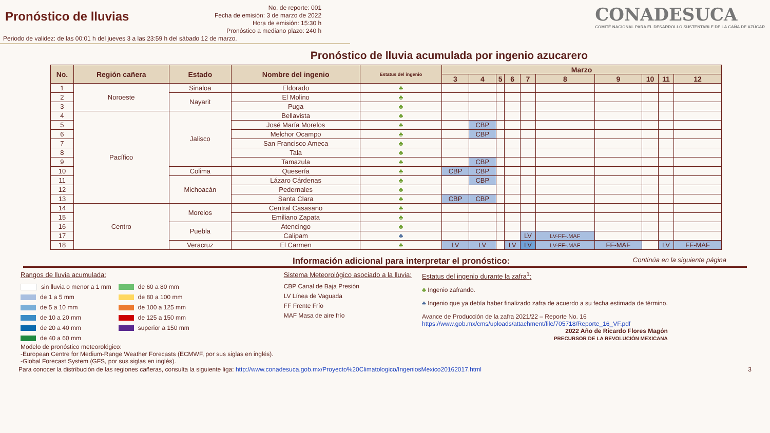Pronóstico de lluvias
No. de reporte: 001
Fecha de emisión: 3 de marzo de 2022
Hora de emisión: 15:30 h
Pronóstico a mediano plazo: 240 h
CONADESUCA
COMITÉ NACIONAL PARA EL DESARROLLO SUSTENTABLE DE LA CAÑA DE AZÚCAR
Periodo de validez: de las 00:01 h del jueves 3 a las 23:59 h del sábado 12 de marzo.
Pronóstico de lluvia acumulada por ingenio azucarero
| No. | Región cañera | Estado | Nombre del ingenio | Estatus del ingenio | Marzo | | | | | | | | | |
| --- | --- | --- | --- | --- | --- | --- | --- | --- | --- | --- | --- | --- | --- | --- |
| | | | | | 3 | 4 | 5 | 6 | 7 | 8 | 9 | 10 | 11 | 12 |
| 1 | Noroeste | Sinaloa | Eldorado | ♣ | | | | | | | | | | |
| 2 | | Nayarit | El Molino | ♣ | | | | | | | | | | |
| 3 | | | Puga | ♣ | | | | | | | | | | |
| 4 | Pacífico | Jalisco | Bellavista | ♣ | | | | | | | | | | |
| 5 | | | José María Morelos | ♣ | | CBP | | | | | | | | |
| 6 | | | Melchor Ocampo | ♣ | | CBP | | | | | | | | |
| 7 | | | San Francisco Ameca | ♣ | | | | | | | | | | |
| 8 | | | Tala | ♣ | | | | | | | | | | |
| 9 | | | Tamazula | ♣ | | CBP | | | | | | | | |
| 10 | | Colima | Quesería | ♣ | CBP | CBP | | | | | | | | |
| 11 | | Michoacán | Lázaro Cárdenas | ♣ | | CBP | | | | | | | | |
| 12 | | | Pedernales | ♣ | | | | | | | | | | |
| 13 | | | Santa Clara | ♣ | CBP | CBP | | | | | | | | |
| 14 | Centro | Morelos | Central Casasano | ♣ | | | | | | | | | | |
| 15 | | | Emiliano Zapata | ♣ | | | | | | | | | | |
| 16 | | Puebla | Atencingo | ♣ | | | | | | | | | | |
| 17 | | | Calipam | ♣ | | | | | LV | LV-FF-.MAF | | | | |
| 18 | | Veracruz | El Carmen | ♣ | LV | LV | | LV | LV | LV-FF-.MAF | FF-MAF | | LV | FF-MAF |
Información adicional para interpretar el pronóstico: Continúa en la siguiente página
Rangos de lluvia acumulada:
sin lluvia o menor a 1 mm
de 1 a 5 mm
de 5 a 10 mm
de 10 a 20 mm
de 20 a 40 mm
de 40 a 60 mm
de 60 a 80 mm
de 80 a 100 mm
de 100 a 125 mm
de 125 a 150 mm
superior a 150 mm
Modelo de pronóstico meteorológico:
-European Centre for Medium-Range Weather Forecasts (ECMWF, por sus siglas en inglés).
-Global Forecast System (GFS, por sus siglas en inglés).
Sistema Meteorológico asociado a la lluvia:
CBP Canal de Baja Presión
LV Línea de Vaguada
FF Frente Frío
MAF Masa de aire frío
Estatus del ingenio durante la zafra<sup>1</sup>:
♣ Ingenio zafrando.
♣ Ingenio que ya debía haber finalizado zafra de acuerdo a su fecha estimada de término.
Avance de Producción de la zafra 2021/22 – Reporte No. 16
https://www.gob.mx/cms/uploads/attachment/file/705718/Reporte_16_VF.pdf
2022 Año de Ricardo Flores Magón
PRECURSOR DE LA REVOLUCIÓN MEXICANA
Para conocer la distribución de las regiones cañeras, consulta la siguiente liga: http://www.conadesuca.gob.mx/Proyecto%20Climatologico/IngeniosMexico20162017.html 3